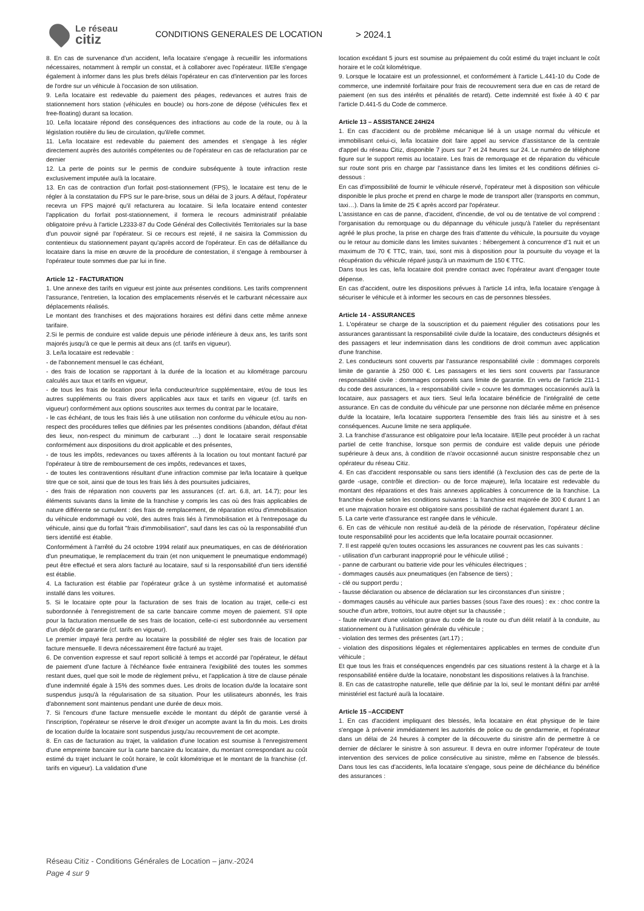Le réseau
citiz
CONDITIONS GENERALES DE LOCATION > 2024.1
8. En cas de survenance d'un accident, le/la locataire s'engage à recueillir les informations nécessaires, notamment à remplir un constat, et à collaborer avec l'opérateur. Il/Elle s'engage également à informer dans les plus brefs délais l'opérateur en cas d'intervention par les forces de l'ordre sur un véhicule à l'occasion de son utilisation.
9. Le/la locataire est redevable du paiement des péages, redevances et autres frais de stationnement hors station (véhicules en boucle) ou hors-zone de dépose (véhicules flex et free-floating) durant sa location.
10. Le/la locataire répond des conséquences des infractions au code de la route, ou à la législation routière du lieu de circulation, qu'il/elle commet.
11. Le/la locataire est redevable du paiement des amendes et s'engage à les régler directement auprès des autorités compétentes ou de l'opérateur en cas de refacturation par ce dernier
12. La perte de points sur le permis de conduire subséquente à toute infraction reste exclusivement imputée au/à la locataire.
13. En cas de contraction d'un forfait post-stationnement (FPS), le locataire est tenu de le régler à la constatation du FPS sur le pare-brise, sous un délai de 3 jours. A défaut, l'opérateur recevra un FPS majoré qu'il refacturera au locataire. Si le/la locataire entend contester l'application du forfait post-stationnement, il formera le recours administratif préalable obligatoire prévu à l'article L2333-87 du Code Général des Collectivités Territoriales sur la base d'un pouvoir signé par l'opérateur. Si ce recours est rejeté, il ne saisira la Commission du contentieux du stationnement payant qu'après accord de l'opérateur. En cas de défaillance du locataire dans la mise en œuvre de la procédure de contestation, il s'engage à rembourser à l'opérateur toute sommes due par lui in fine.
Article 12 - FACTURATION
1. Une annexe des tarifs en vigueur est jointe aux présentes conditions. Les tarifs comprennent l'assurance, l'entretien, la location des emplacements réservés et le carburant nécessaire aux déplacements réalisés.
Le montant des franchises et des majorations horaires est défini dans cette même annexe tarifaire.
2.Si le permis de conduire est valide depuis une période inférieure à deux ans, les tarifs sont majorés jusqu'à ce que le permis ait deux ans (cf. tarifs en vigueur).
3. Le/la locataire est redevable :
- de l'abonnement mensuel le cas échéant,
- des frais de location se rapportant à la durée de la location et au kilométrage parcouru calculés aux taux et tarifs en vigueur,
- de tous les frais de location pour le/la conducteur/trice supplémentaire, et/ou de tous les autres suppléments ou frais divers applicables aux taux et tarifs en vigueur (cf. tarifs en vigueur) conformément aux options souscrites aux termes du contrat par le locataire,
- le cas échéant, de tous les frais liés à une utilisation non conforme du véhicule et/ou au non-respect des procédures telles que définies par les présentes conditions (abandon, défaut d'état des lieux, non-respect du minimum de carburant …) dont le locataire serait responsable conformément aux dispositions du droit applicable et des présentes,
- de tous les impôts, redevances ou taxes afférents à la location ou tout montant facturé par l'opérateur à titre de remboursement de ces impôts, redevances et taxes,
- de toutes les contraventions résultant d'une infraction commise par le/la locataire à quelque titre que ce soit, ainsi que de tous les frais liés à des poursuites judiciaires,
- des frais de réparation non couverts par les assurances (cf. art. 6.8, art. 14.7); pour les éléments suivants dans la limite de la franchise y compris les cas où des frais applicables de nature différente se cumulent : des frais de remplacement, de réparation et/ou d'immobilisation du véhicule endommagé ou volé, des autres frais liés à l'immobilisation et à l'entreposage du véhicule, ainsi que du forfait "frais d'immobilisation", sauf dans les cas où la responsabilité d'un tiers identifié est établie.
Conformément à l'arrêté du 24 octobre 1994 relatif aux pneumatiques, en cas de détérioration d'un pneumatique, le remplacement du train (et non uniquement le pneumatique endommagé) peut être effectué et sera alors facturé au locataire, sauf si la responsabilité d'un tiers identifié est établie.
4. La facturation est établie par l'opérateur grâce à un système informatisé et automatisé installé dans les voitures.
5. Si le locataire opte pour la facturation de ses frais de location au trajet, celle-ci est subordonnée à l'enregistrement de sa carte bancaire comme moyen de paiement. S'il opte pour la facturation mensuelle de ses frais de location, celle-ci est subordonnée au versement d'un dépôt de garantie (cf. tarifs en vigueur).
Le premier impayé fera perdre au locataire la possibilité de régler ses frais de location par facture mensuelle. Il devra nécessairement être facturé au trajet.
6. De convention expresse et sauf report sollicité à temps et accordé par l'opérateur, le défaut de paiement d'une facture à l'échéance fixée entrainera l'exigibilité des toutes les sommes restant dues, quel que soit le mode de règlement prévu, et l'application à titre de clause pénale d'une indemnité égale à 15% des sommes dues. Les droits de location du/de la locataire sont suspendus jusqu'à la régularisation de sa situation. Pour les utilisateurs abonnés, les frais d'abonnement sont maintenus pendant une durée de deux mois.
7. Si l'encours d'une facture mensuelle excède le montant du dépôt de garantie versé à l'inscription, l'opérateur se réserve le droit d'exiger un acompte avant la fin du mois. Les droits de location du/de la locataire sont suspendus jusqu'au recouvrement de cet acompte.
8. En cas de facturation au trajet, la validation d'une location est soumise à l'enregistrement d'une empreinte bancaire sur la carte bancaire du locataire, du montant correspondant au coût estimé du trajet incluant le coût horaire, le coût kilométrique et le montant de la franchise (cf. tarifs en vigueur). La validation d'une
location excédant 5 jours est soumise au prépaiement du coût estimé du trajet incluant le coût horaire et le coût kilométrique.
9. Lorsque le locataire est un professionnel, et conformément à l'article L.441-10 du Code de commerce, une indemnité forfaitaire pour frais de recouvrement sera due en cas de retard de paiement (en sus des intérêts et pénalités de retard). Cette indemnité est fixée à 40 € par l'article D.441-5 du Code de commerce.
Article 13 – ASSISTANCE 24H/24
1. En cas d'accident ou de problème mécanique lié à un usage normal du véhicule et immobilisant celui-ci, le/la locataire doit faire appel au service d'assistance de la centrale d'appel du réseau Citiz, disponible 7 jours sur 7 et 24 heures sur 24. Le numéro de téléphone figure sur le support remis au locataire. Les frais de remorquage et de réparation du véhicule sur route sont pris en charge par l'assistance dans les limites et les conditions définies ci-dessous :
En cas d'impossibilité de fournir le véhicule réservé, l'opérateur met à disposition son véhicule disponible le plus proche et prend en charge le mode de transport aller (transports en commun, taxi…). Dans la limite de 25 € après accord par l'opérateur.
L'assistance en cas de panne, d'accident, d'incendie, de vol ou de tentative de vol comprend : l'organisation du remorquage ou du dépannage du véhicule jusqu'à l'atelier du représentant agréé le plus proche, la prise en charge des frais d'attente du véhicule, la poursuite du voyage ou le retour au domicile dans les limites suivantes : hébergement à concurrence d'1 nuit et un maximum de 70 € TTC, train, taxi, sont mis à disposition pour la poursuite du voyage et la récupération du véhicule réparé jusqu'à un maximum de 150 € TTC.
Dans tous les cas, le/la locataire doit prendre contact avec l'opérateur avant d'engager toute dépense.
En cas d'accident, outre les dispositions prévues à l'article 14 infra, le/la locataire s'engage à sécuriser le véhicule et à informer les secours en cas de personnes blessées.
Article 14 - ASSURANCES
1. L'opérateur se charge de la souscription et du paiement régulier des cotisations pour les assurances garantissant la responsabilité civile du/de la locataire, des conducteurs désignés et des passagers et leur indemnisation dans les conditions de droit commun avec application d'une franchise.
2. Les conducteurs sont couverts par l'assurance responsabilité civile : dommages corporels limite de garantie à 250 000 €. Les passagers et les tiers sont couverts par l'assurance responsabilité civile : dommages corporels sans limite de garantie. En vertu de l'article 211-1 du code des assurances, la « responsabilité civile » couvre les dommages occasionnés au/à la locataire, aux passagers et aux tiers. Seul le/la locataire bénéficie de l'intégralité de cette assurance. En cas de conduite du véhicule par une personne non déclarée même en présence du/de la locataire, le/la locataire supportera l'ensemble des frais liés au sinistre et à ses conséquences. Aucune limite ne sera appliquée.
3. La franchise d'assurance est obligatoire pour le/la locataire. Il/Elle peut procéder à un rachat partiel de cette franchise, lorsque son permis de conduire est valide depuis une période supérieure à deux ans, à condition de n'avoir occasionné aucun sinistre responsable chez un opérateur du réseau Citiz.
4. En cas d'accident responsable ou sans tiers identifié (à l'exclusion des cas de perte de la garde -usage, contrôle et direction- ou de force majeure), le/la locataire est redevable du montant des réparations et des frais annexes applicables à concurrence de la franchise. La franchise évolue selon les conditions suivantes : la franchise est majorée de 300 € durant 1 an et une majoration horaire est obligatoire sans possibilité de rachat également durant 1 an.
5. La carte verte d'assurance est rangée dans le véhicule.
6. En cas de véhicule non restitué au-delà de la période de réservation, l'opérateur décline toute responsabilité pour les accidents que le/la locataire pourrait occasionner.
7. Il est rappelé qu'en toutes occasions les assurances ne couvrent pas les cas suivants :
- utilisation d'un carburant inapproprié pour le véhicule utilisé ;
- panne de carburant ou batterie vide pour les véhicules électriques ;
- dommages causés aux pneumatiques (en l'absence de tiers) ;
- clé ou support perdu ;
- fausse déclaration ou absence de déclaration sur les circonstances d'un sinistre ;
- dommages causés au véhicule aux parties basses (sous l'axe des roues) : ex : choc contre la souche d'un arbre, trottoirs, tout autre objet sur la chaussée ;
- faute relevant d'une violation grave du code de la route ou d'un délit relatif à la conduite, au stationnement ou à l'utilisation générale du véhicule ;
- violation des termes des présentes (art.17) ;
- violation des dispositions légales et réglementaires applicables en termes de conduite d'un véhicule ;
Et que tous les frais et conséquences engendrés par ces situations restent à la charge et à la responsabilité entière du/de la locataire, nonobstant les dispositions relatives à la franchise.
8. En cas de catastrophe naturelle, telle que définie par la loi, seul le montant défini par arrêté ministériel est facturé au/à la locataire.
Article 15 –ACCIDENT
1. En cas d'accident impliquant des blessés, le/la locataire en état physique de le faire s'engage à prévenir immédiatement les autorités de police ou de gendarmerie, et l'opérateur dans un délai de 24 heures à compter de la découverte du sinistre afin de permettre à ce dernier de déclarer le sinistre à son assureur. Il devra en outre informer l'opérateur de toute intervention des services de police consécutive au sinistre, même en l'absence de blessés. Dans tous les cas d'accidents, le/la locataire s'engage, sous peine de déchéance du bénéfice des assurances :
Réseau Citiz - Conditions Générales de Location – janv.-2024
Page 4 sur 9